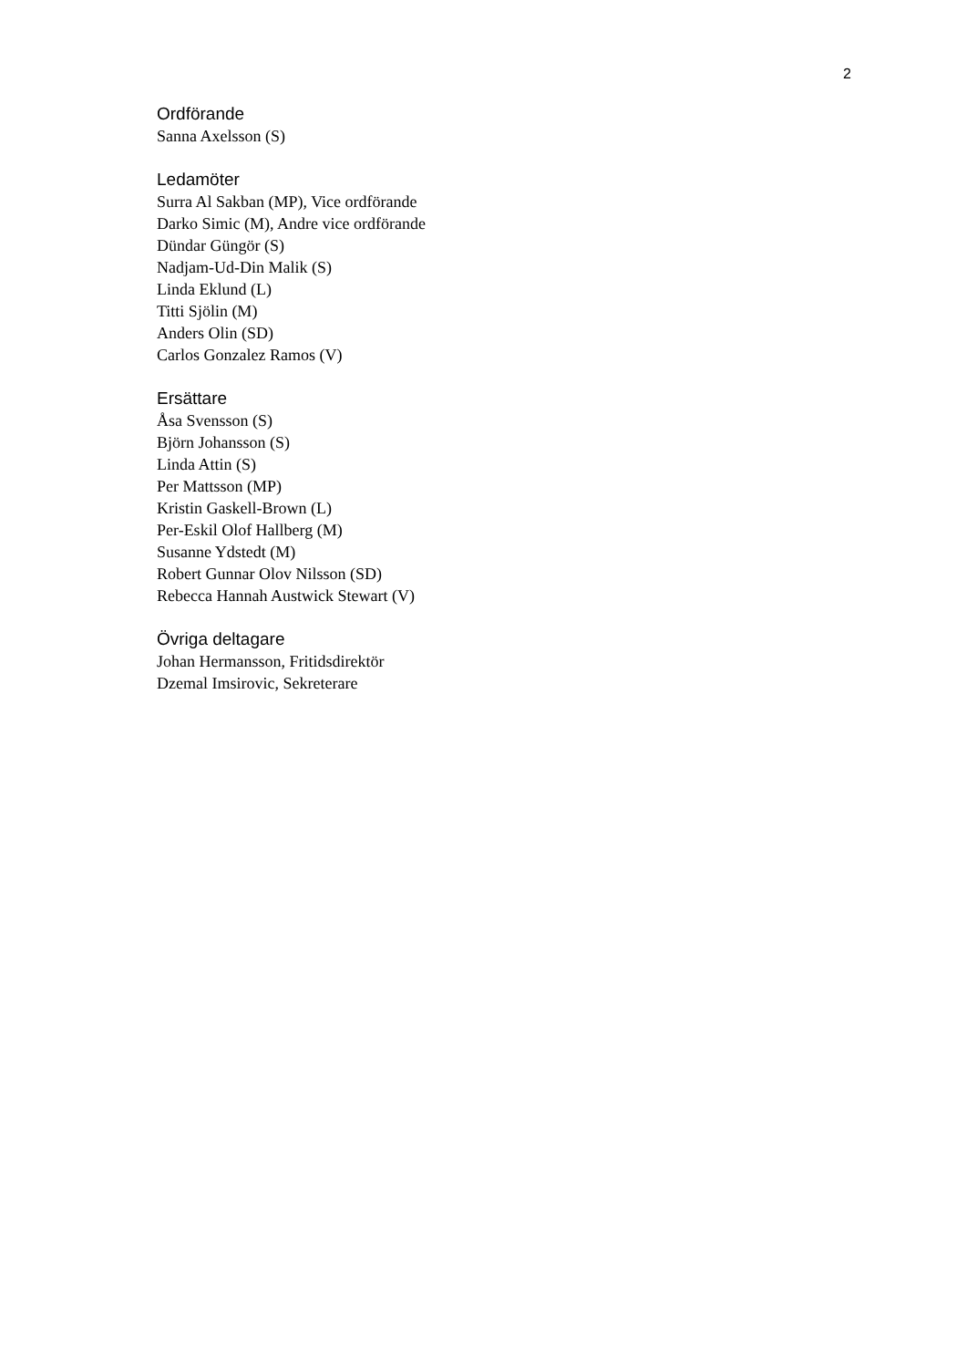2
Ordförande
Sanna Axelsson (S)
Ledamöter
Surra Al Sakban (MP), Vice ordförande
Darko Simic (M), Andre vice ordförande
Dündar Güngör (S)
Nadjam-Ud-Din Malik (S)
Linda Eklund (L)
Titti Sjölin (M)
Anders Olin (SD)
Carlos Gonzalez Ramos (V)
Ersättare
Åsa Svensson (S)
Björn Johansson (S)
Linda Attin (S)
Per Mattsson (MP)
Kristin Gaskell-Brown (L)
Per-Eskil Olof Hallberg (M)
Susanne Ydstedt (M)
Robert Gunnar Olov Nilsson (SD)
Rebecca Hannah Austwick Stewart (V)
Övriga deltagare
Johan Hermansson, Fritidsdirektör
Dzemal Imsirovic, Sekreterare